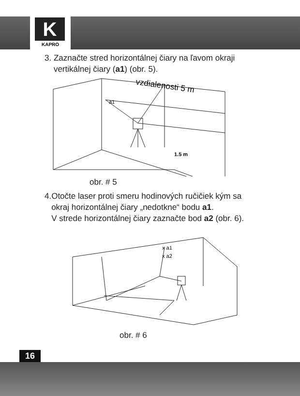K
KAPRO
3. Zaznačte stred horizontálnej čiary na ľavom okraji
vertikálnej čiary (a1) (obr. 5).
vzdialenosti 5 m
a1
1.5 m
obr. # 5
4.Otočte laser proti smeru hodinových ručičiek kým sa
okraj horizontálnej čiary „nedotkne“ bodu a1.
V strede horizontálnej čiary zaznačte bod a2 (obr. 6).
x a1
x a2
obr. # 6
16